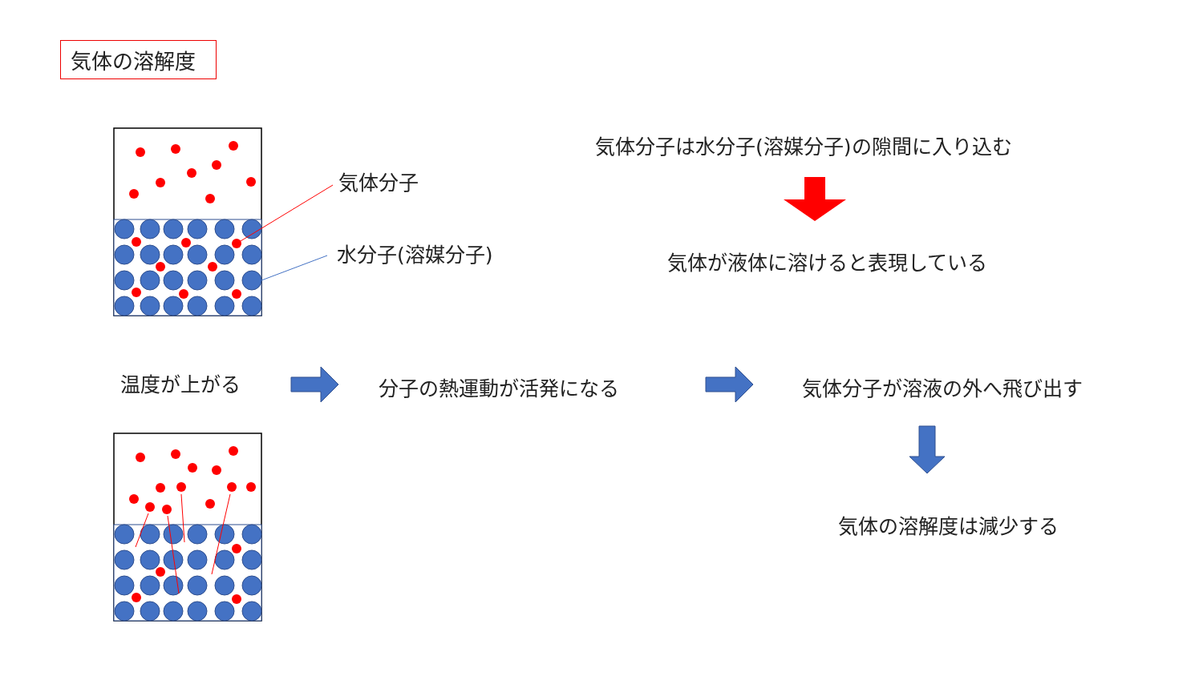気体の溶解度
気体分子
水分子(溶媒分子)
気体分子は水分子(溶媒分子)の隙間に入り込む
気体が液体に溶けると表現している
温度が上がる 分子の熱運動が活発になる 気体分子が溶液の外へ飛び出す
気体の溶解度は減少する